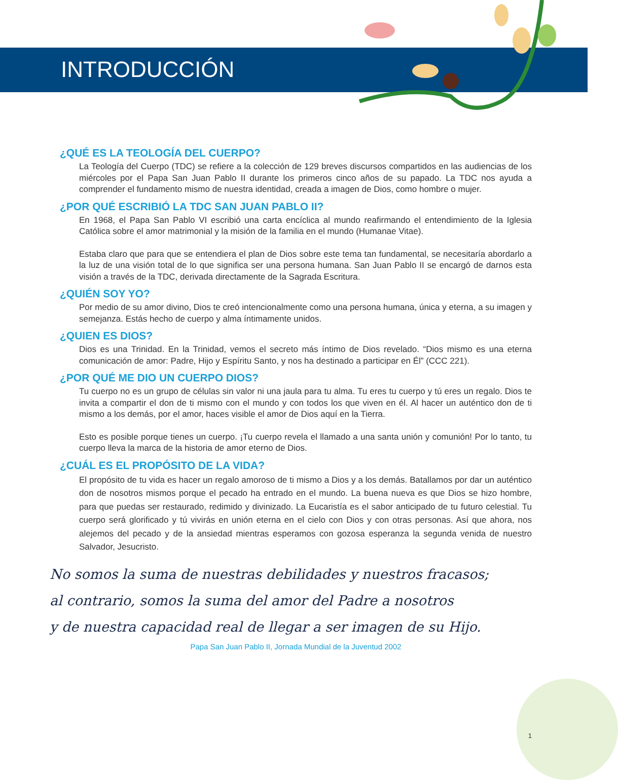INTRODUCCIÓN
¿QUÉ ES LA TEOLOGÍA DEL CUERPO?
La Teología del Cuerpo (TDC) se refiere a la colección de 129 breves discursos compartidos en las audiencias de los miércoles por el Papa San Juan Pablo II durante los primeros cinco años de su papado. La TDC nos ayuda a comprender el fundamento mismo de nuestra identidad, creada a imagen de Dios, como hombre o mujer.
¿POR QUÉ ESCRIBIÓ LA TDC SAN JUAN PABLO II?
En 1968, el Papa San Pablo VI escribió una carta encíclica al mundo reafirmando el entendimiento de la Iglesia Católica sobre el amor matrimonial y la misión de la familia en el mundo (Humanae Vitae).
Estaba claro que para que se entendiera el plan de Dios sobre este tema tan fundamental, se necesitaría abordarlo a la luz de una visión total de lo que significa ser una persona humana. San Juan Pablo II se encargó de darnos esta visión a través de la TDC, derivada directamente de la Sagrada Escritura.
¿QUIÉN SOY YO?
Por medio de su amor divino, Dios te creó intencionalmente como una persona humana, única y eterna, a su imagen y semejanza. Estás hecho de cuerpo y alma íntimamente unidos.
¿QUIEN ES DIOS?
Dios es una Trinidad. En la Trinidad, vemos el secreto más íntimo de Dios revelado. “Dios mismo es una eterna comunicación de amor: Padre, Hijo y Espíritu Santo, y nos ha destinado a participar en Él” (CCC 221).
¿POR QUÉ ME DIO UN CUERPO DIOS?
Tu cuerpo no es un grupo de células sin valor ni una jaula para tu alma. Tu eres tu cuerpo y tú eres un regalo. Dios te invita a compartir el don de ti mismo con el mundo y con todos los que viven en él. Al hacer un auténtico don de ti mismo a los demás, por el amor, haces visible el amor de Dios aquí en la Tierra.
Esto es posible porque tienes un cuerpo. ¡Tu cuerpo revela el llamado a una santa unión y comunión! Por lo tanto, tu cuerpo lleva la marca de la historia de amor eterno de Dios.
¿CUÁL ES EL PROPÓSITO DE LA VIDA?
El propósito de tu vida es hacer un regalo amoroso de ti mismo a Dios y a los demás. Batallamos por dar un auténtico don de nosotros mismos porque el pecado ha entrado en el mundo. La buena nueva es que Dios se hizo hombre, para que puedas ser restaurado, redimido y divinizado. La Eucaristía es el sabor anticipado de tu futuro celestial. Tu cuerpo será glorificado y tú vivirás en unión eterna en el cielo con Dios y con otras personas. Así que ahora, nos alejemos del pecado y de la ansiedad mientras esperamos con gozosa esperanza la segunda venida de nuestro Salvador, Jesucristo.
No somos la suma de nuestras debilidades y nuestros fracasos;
al contrario, somos la suma del amor del Padre a nosotros
y de nuestra capacidad real de llegar a ser imagen de su Hijo.
Papa San Juan Pablo II, Jornada Mundial de la Juventud 2002
1